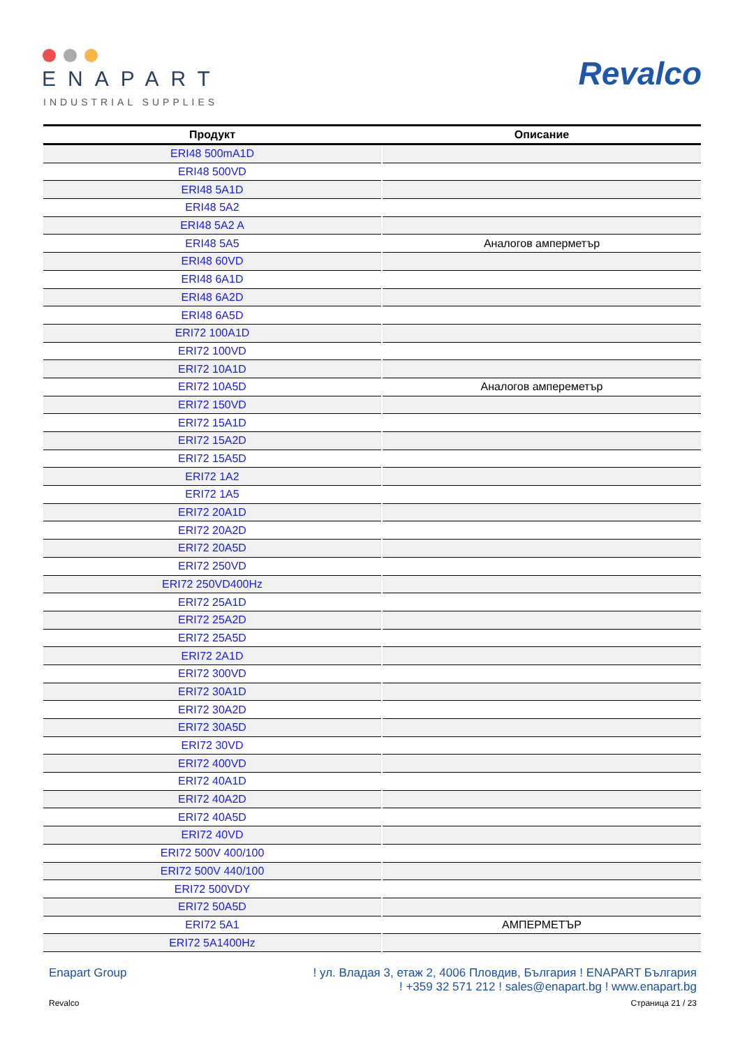ENAPART
INDUSTRIAL SUPPLIES
Revalco
| Продукт | Описание |
| --- | --- |
| ERI48 500mA1D | |
| ERI48 500VD | |
| ERI48 5A1D | |
| ERI48 5A2 | |
| ERI48 5A2 A | |
| ERI48 5A5 | Аналогов амперметър |
| ERI48 60VD | |
| ERI48 6A1D | |
| ERI48 6A2D | |
| ERI48 6A5D | |
| ERI72 100A1D | |
| ERI72 100VD | |
| ERI72 10A1D | |
| ERI72 10A5D | Аналогов ампереметър |
| ERI72 150VD | |
| ERI72 15A1D | |
| ERI72 15A2D | |
| ERI72 15A5D | |
| ERI72 1A2 | |
| ERI72 1A5 | |
| ERI72 20A1D | |
| ERI72 20A2D | |
| ERI72 20A5D | |
| ERI72 250VD | |
| ERI72 250VD400Hz | |
| ERI72 25A1D | |
| ERI72 25A2D | |
| ERI72 25A5D | |
| ERI72 2A1D | |
| ERI72 300VD | |
| ERI72 30A1D | |
| ERI72 30A2D | |
| ERI72 30A5D | |
| ERI72 30VD | |
| ERI72 400VD | |
| ERI72 40A1D | |
| ERI72 40A2D | |
| ERI72 40A5D | |
| ERI72 40VD | |
| ERI72 500V 400/100 | |
| ERI72 500V 440/100 | |
| ERI72 500VDY | |
| ERI72 50A5D | |
| ERI72 5A1 | АМПЕРМЕТЪР |
| ERI72 5A1400Hz | |
Enapart Group ! ул. Владая 3, етаж 2, 4006 Пловдив, България ! ENAPART България
! +359 32 571 212 ! sales@enapart.bg ! www.enapart.bg
Revalco Страница 21 / 23